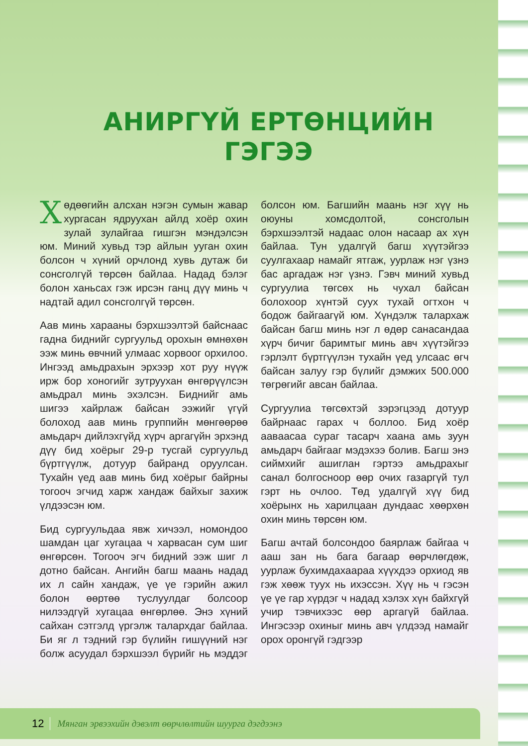АНИРГҮЙ ЕРТӨНЦИЙН
ГЭГЭЭ
Хөдөөгийн алсхан нэгэн сумын жавар хургасан ядруухан айлд хоёр охин зулай зулайгаа гишгэн мэндэлсэн юм. Миний хувьд тэр айлын ууган охин болсон ч хүний орчлонд хувь дутаж би сонсголгүй төрсөн байлаа. Надад бэлэг болон ханьсах гэж ирсэн ганц дүү минь ч надтай адил сонсголгүй төрсөн.
Аав минь харааны бэрхшээлтэй байснаас гадна биднийг сургуульд орохын өмнөхөн ээж минь өвчний улмаас хорвоог орхилоо. Ингээд амьдрахын эрхээр хот руу нүүж ирж бор хоногийг зутруухан өнгөрүүлсэн амьдрал минь эхэлсэн. Биднийг амь шигээ хайрлаж байсан ээжийг үгүй болоход аав минь группийн мөнгөөрөө амьдарч дийлэхгүйд хүрч аргагүйн эрхэнд дүү бид хоёрыг 29-р тусгай сургуульд бүртгүүлж, дотуур байранд оруулсан. Тухайн үед аав минь бид хоёрыг байрны тогооч эгчид харж хандаж байхыг захиж үлдээсэн юм.
Бид сургуульдаа явж хичээл, номондоо шамдан цаг хугацаа ч харвасан сум шиг өнгөрсөн. Тогооч эгч бидний ээж шиг л дотно байсан. Ангийн багш маань надад их л сайн хандаж, үе үе гэрийн ажил болон өөртөө туслуулдаг болсоор нилээдгүй хугацаа өнгөрлөө. Энэ хүний сайхан сэтгэлд үргэлж талархдаг байлаа. Би яг л тэдний гэр бүлийн гишүүний нэг болж асуудал бэрхшээл бүрийг нь мэддэг болсон юм. Багшийн маань нэг хүү нь оюуны хомсдолтой, сонсголын бэрхшээлтэй надаас олон насаар ах хүн байлаа. Тун удалгүй багш хүүтэйгээ суулгахаар намайг ятгаж, уурлаж нэг үзнэ бас аргадаж нэг үзнэ. Гэвч миний хувьд сургуулиа төгсөх нь чухал байсан болохоор хүнтэй суух тухай огтхон ч бодож байгаагүй юм. Хүндэлж талархаж байсан багш минь нэг л өдөр санасандаа хүрч бичиг баримтыг минь авч хүүтэйгээ гэрлэлт бүртгүүлэн тухайн үед улсаас өгч байсан залуу гэр бүлийг дэмжих 500.000 төгрөгийг авсан байлаа.
Сургуулиа төгсөхтэй зэрэгцээд дотуур байрнаас гарах ч боллоо. Бид хоёр аавaасаа сураг тасарч хаана амь зуун амьдарч байгааг мэдэхээ болив. Багш энэ сиймхийг ашиглан гэртээ амьдрахыг санал болгосноор өөр очих газаргүй тул гэрт нь очлоо. Төд удалгүй хүү бид хоёрынх нь харилцаан дундаас хөөрхөн охин минь төрсөн юм.
Багш ачтай болсондоо баярлаж байгаа ч ааш зан нь бага багаар өөрчлөгдөж, уурлаж бухимдахаараа хүүхдээ орхиод яв гэж хөөж туух нь ихэссэн. Хүү нь ч гэсэн үе үе гар хүрдэг ч надад хэлэх хүн байхгүй учир тэвчихээс өөр аргагүй байлаа. Ингэсээр охиныг минь авч үлдээд намайг орох оронгүй гэдгээр
12 Мянган эрвээхийн дэвэлт өөрчлөлтийн шуурга дэгдээнэ